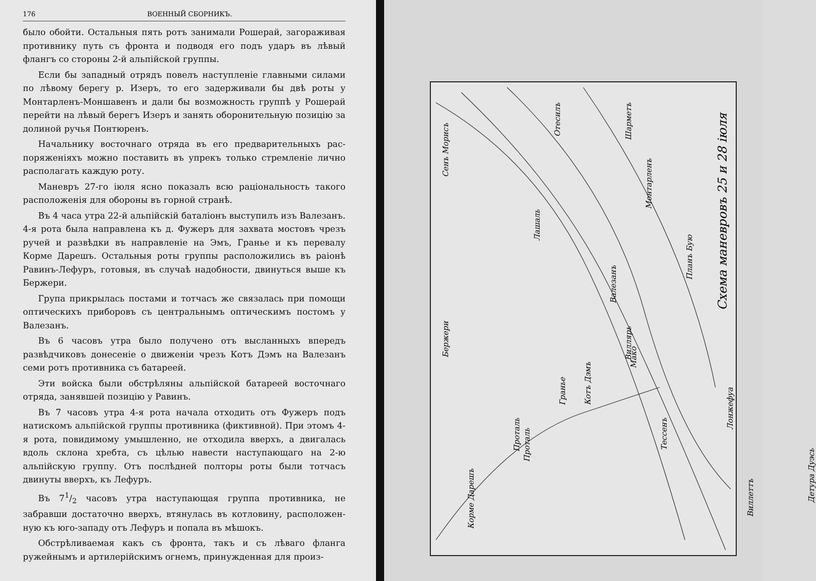176 ВОЕННЫЙ СБОРНИКЪ.
было обойти. Остальныя пять ротъ занимали Рошерай, загоражи­вая противнику путь съ фронта и подводя его подъ ударъ въ лѣ­вый флангъ со стороны 2-й альпійской группы.
Если бы западный отрядъ повелъ наступленіе главными силами по лѣвому берегу р. Изеръ, то его задерживали бы двѣ роты у Монтарленъ-Моншавенъ и дали бы возможность группѣ у Роше­рай перейти на лѣвый берегъ Изеръ и занять оборонительную по­зицію за долиной ручья Понтюренъ.
Начальнику восточнаго отряда въ его предварительныхъ рас­поряженіяхъ можно поставить въ упрекъ только стремленіе лично располагать каждую роту.
Маневръ 27-го іюля ясно показалъ всю раціональность такого расположенія для обороны въ горной странѣ.
Въ 4 часа утра 22-й альпійскій баталіонъ выступилъ изъ Валезанъ. 4-я рота была направлена къ д. Фужеръ для захвата мостовъ чрезъ ручей и развѣдки въ направленіе на Эмъ, Гранье и къ перевалу Корме Дарешъ. Остальныя роты группы расположи­лись въ раіонѣ Равинъ-Лефуръ, готовыя, въ случаѣ надобности, двинуться выше къ Бержери.
Група прикрылась постами и тотчасъ же связалась при по­мощи оптическихъ приборовъ съ центральнымъ оптическимъ по­стомъ у Валезанъ.
Въ 6 часовъ утра было получено отъ высланныхъ впередъ развѣдчиковъ донесеніе о движеніи чрезъ Котъ Дэмъ на Валезанъ семи ротъ противника съ батареей.
Эти войска были обстрѣляны альпійской батареей восточнаго отряда, занявшей позицію у Равинъ.
Въ 7 часовъ утра 4-я рота начала отходить отъ Фужеръ подъ натискомъ альпійской группы противника (фиктивной). При этомъ 4-я рота, повидимому умышленно, не отходила вверхъ, а двигалась вдоль склона хребта, съ цѣлью навести наступающаго на 2-ю альпійскую группу. Отъ послѣдней полторы роты были тотчасъ двинуты вверхъ, къ Лефуръ.
Въ 71/2 часовъ утра наступающая группа противника, не забравши достаточно вверхъ, втянулась въ котловину, расположен­ную къ юго-западу отъ Лефуръ и попала въ мѣшокъ.
Обстрѣливаемая какъ съ фронта, такъ и съ лѣваго фланга ружейнымъ и артилерійскимъ огнемъ, принужденная для произ-
Схема маневровъ 25 и 28 іюля
Сенъ Морисъ
Бержери
Лашаль
Отесилъ
Шарметъ
Монтарленъ
Планъ Бую
Валезанъ
Виллярь
Мако
Котъ Дэмъ
Гранье
Проталь
Тессенъ
Лонжефуа
Виллеттъ
Корме Дарешъ
Проталь
Детура Дуэсь